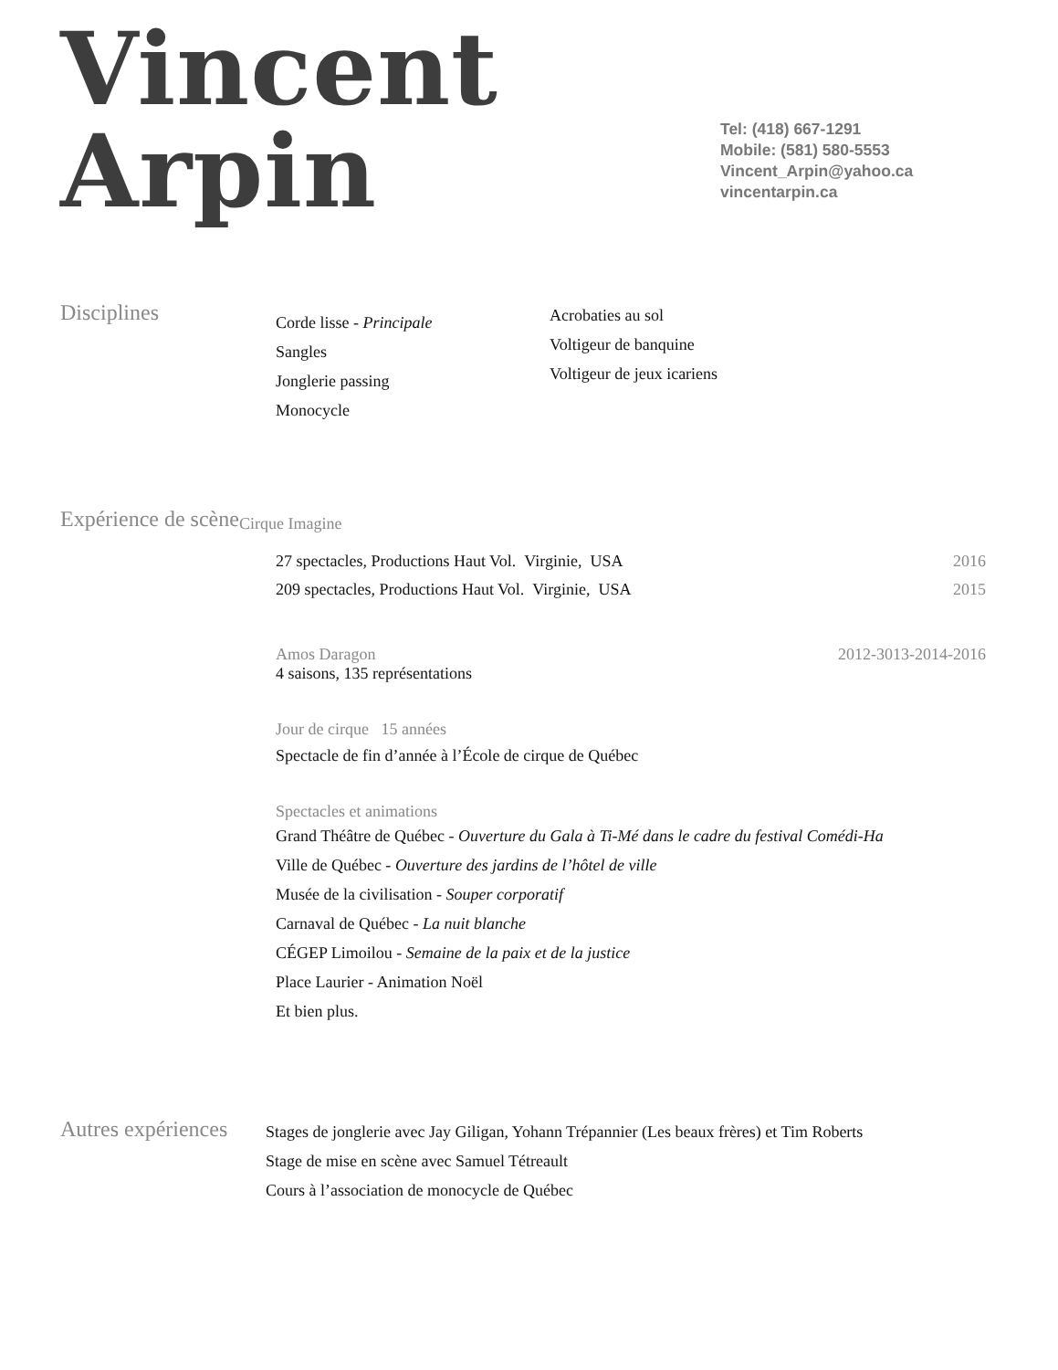Vincent
Arpin
Tel: (418) 667-1291
Mobile: (581) 580-5553
Vincent_Arpin@yahoo.ca
vincentarpin.ca
Disciplines
Corde lisse - Principale
Sangles
Jonglerie passing
Monocycle
Acrobaties au sol
Voltigeur de banquine
Voltigeur de jeux icariens
Expérience de scène
Cirque Imagine
27 spectacles, Productions Haut Vol. Virginie, USA 2016
209 spectacles, Productions Haut Vol. Virginie, USA 2015
Amos Daragon 2012-3013-2014-2016
4 saisons, 135 représentations
Jour de cirque 15 années
Spectacle de fin d’année à l’École de cirque de Québec
Spectacles et animations
Grand Théâtre de Québec - Ouverture du Gala à Ti-Mé dans le cadre du festival Comédi-Ha
Ville de Québec - Ouverture des jardins de l’hôtel de ville
Musée de la civilisation - Souper corporatif
Carnaval de Québec - La nuit blanche
CÉGEP Limoilou - Semaine de la paix et de la justice
Place Laurier - Animation Noël
Et bien plus.
Autres expériences
Stages de jonglerie avec Jay Giligan, Yohann Trépannier (Les beaux frères) et Tim Roberts
Stage de mise en scène avec Samuel Tétreault
Cours à l’association de monocycle de Québec